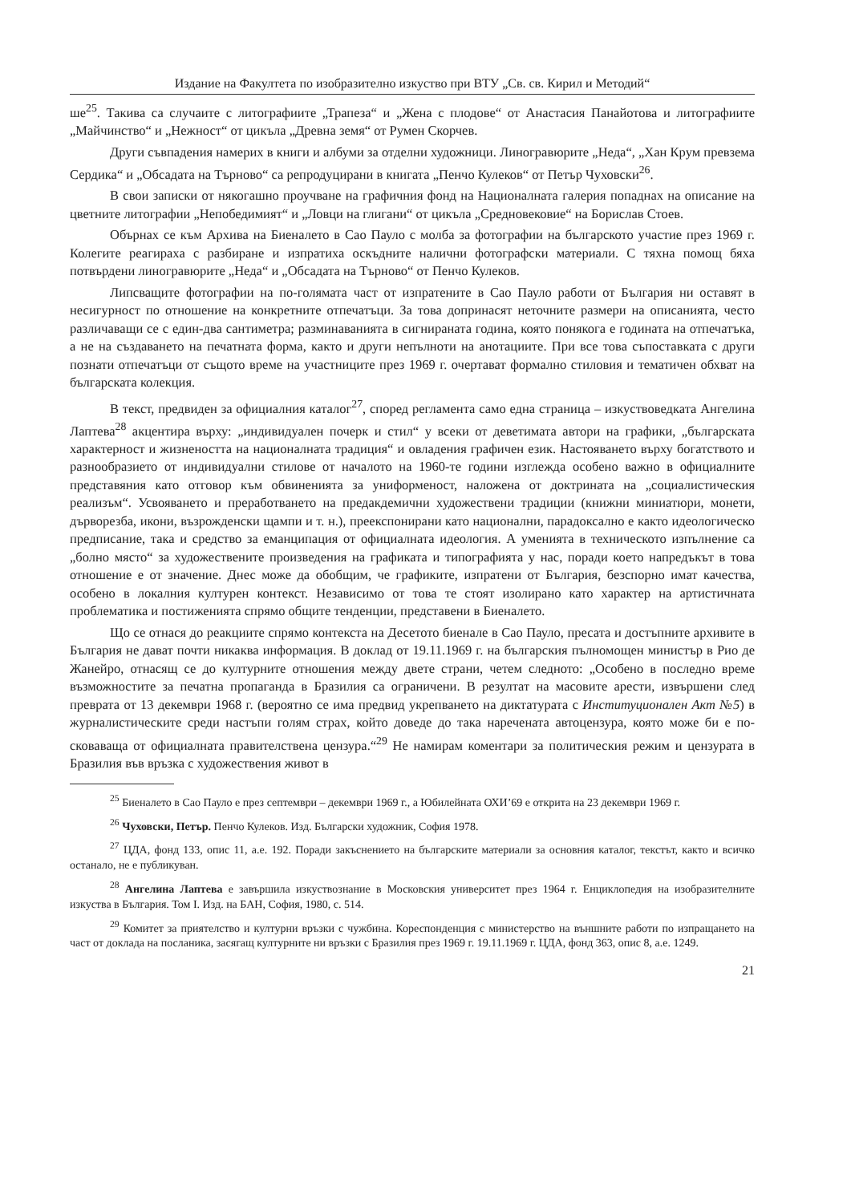Издание на Факултета по изобразително изкуство при ВТУ „Св. св. Кирил и Методий“
ше<sup>25</sup>. Такива са случаите с литографиите „Трапеза“ и „Жена с плодове“ от Анастасия Панайотова и литографиите „Майчинство“ и „Нежност“ от цикъла „Древна земя“ от Румен Скорчев.
Други съвпадения намерих в книги и албуми за отделни художници. Линогравюрите „Неда“, „Хан Крум превзема Сердика“ и „Обсадата на Търново“ са репродуцирани в книгата „Пенчо Кулеков“ от Петър Чуховски<sup>26</sup>.
В свои записки от някогашно проучване на графичния фонд на Националната галерия попаднах на описание на цветните литографии „Непобедимият“ и „Ловци на глигани“ от цикъла „Средновековие“ на Борислав Стоев.
Обърнах се към Архива на Биеналето в Сао Пауло с молба за фотографии на българското участие през 1969 г. Колегите реагираха с разбиране и изпратиха оскъдните налични фотографски материали. С тяхна помощ бяха потвърдени линогравюрите „Неда“ и „Обсадата на Търново“ от Пенчо Кулеков.
Липсващите фотографии на по-голямата част от изпратените в Сао Пауло работи от България ни оставят в несигурност по отношение на конкретните отпечатъци. За това допринасят неточните размери на описанията, често различаващи се с един-два сантиметра; разминаванията в сигнираната година, която понякога е годината на отпечатъка, а не на създаването на печатната форма, както и други непълноти на анотациите. При все това съпоставката с други познати отпечатъци от същото време на участниците през 1969 г. очертават формално стиловия и тематичен обхват на българската колекция.
В текст, предвиден за официалния каталог<sup>27</sup>, според регламента само една страница – изкуствоведката Ангелина Лаптева<sup>28</sup> акцентира върху: „индивидуален почерк и стил“ у всеки от деветимата автори на графики, „българската характерност и жизнеността на националната традиция“ и овладения графичен език. Настояването върху богатството и разнообразието от индивидуални стилове от началото на 1960-те години изглежда особено важно в официалните представяния като отговор към обвиненията за униформеност, наложена от доктрината на „социалистическия реализъм“. Усвояването и преработването на предакдемични художествени традиции (книжни миниатюри, монети, дърворезба, икони, възрожденски щампи и т. н.), преекспонирани като национални, парадоксално е както идеологическо предписание, така и средство за еманципация от официалната идеология. А уменията в техническото изпълнение са „болно място“ за художествените произведения на графиката и типографията у нас, поради което напредъкът в това отношение е от значение. Днес може да обобщим, че графиките, изпратени от България, безспорно имат качества, особено в локалния културен контекст. Независимо от това те стоят изолирано като характер на артистичната проблематика и постиженията спрямо общите тенденции, представени в Биеналето.
Що се отнася до реакциите спрямо контекста на Десетото биенале в Сао Пауло, пресата и достъпните архивите в България не дават почти никаква информация. В доклад от 19.11.1969 г. на българския пълномощен министър в Рио де Жанейро, отнасящ се до културните отношения между двете страни, четем следното: „Особено в последно време възможностите за печатна пропаганда в Бразилия са ограничени. В резултат на масовите арести, извършени след преврата от 13 декември 1968 г. (вероятно се има предвид укрепването на диктатурата с Институционален Акт №5) в журналистическите среди настъпи голям страх, който доведе до така наречената автоцензура, която може би е по-сковаваща от официалната правителствена цензура.“<sup>29</sup> Не намирам коментари за политическия режим и цензурата в Бразилия във връзка с художествения живот в
<sup>25</sup> Биеналето в Сао Пауло е през септември – декември 1969 г., а Юбилейната ОХИ’69 е открита на 23 декември 1969 г.
<sup>26</sup> Чуховски, Петър. Пенчо Кулеков. Изд. Български художник, София 1978.
<sup>27</sup> ЦДА, фонд 133, опис 11, а.е. 192. Поради закъснението на българските материали за основния каталог, текстът, както и всичко останало, не е публикуван.
<sup>28</sup> Ангелина Лаптева е завършила изкуствознание в Московския университет през 1964 г. Енциклопедия на изобразителните изкуства в България. Том I. Изд. на БАН, София, 1980, с. 514.
<sup>29</sup> Комитет за приятелство и културни връзки с чужбина. Кореспонденция с министерство на външните работи по изпращането на част от доклада на посланика, засягащ културните ни връзки с Бразилия през 1969 г. 19.11.1969 г. ЦДА, фонд 363, опис 8, а.е. 1249.
21